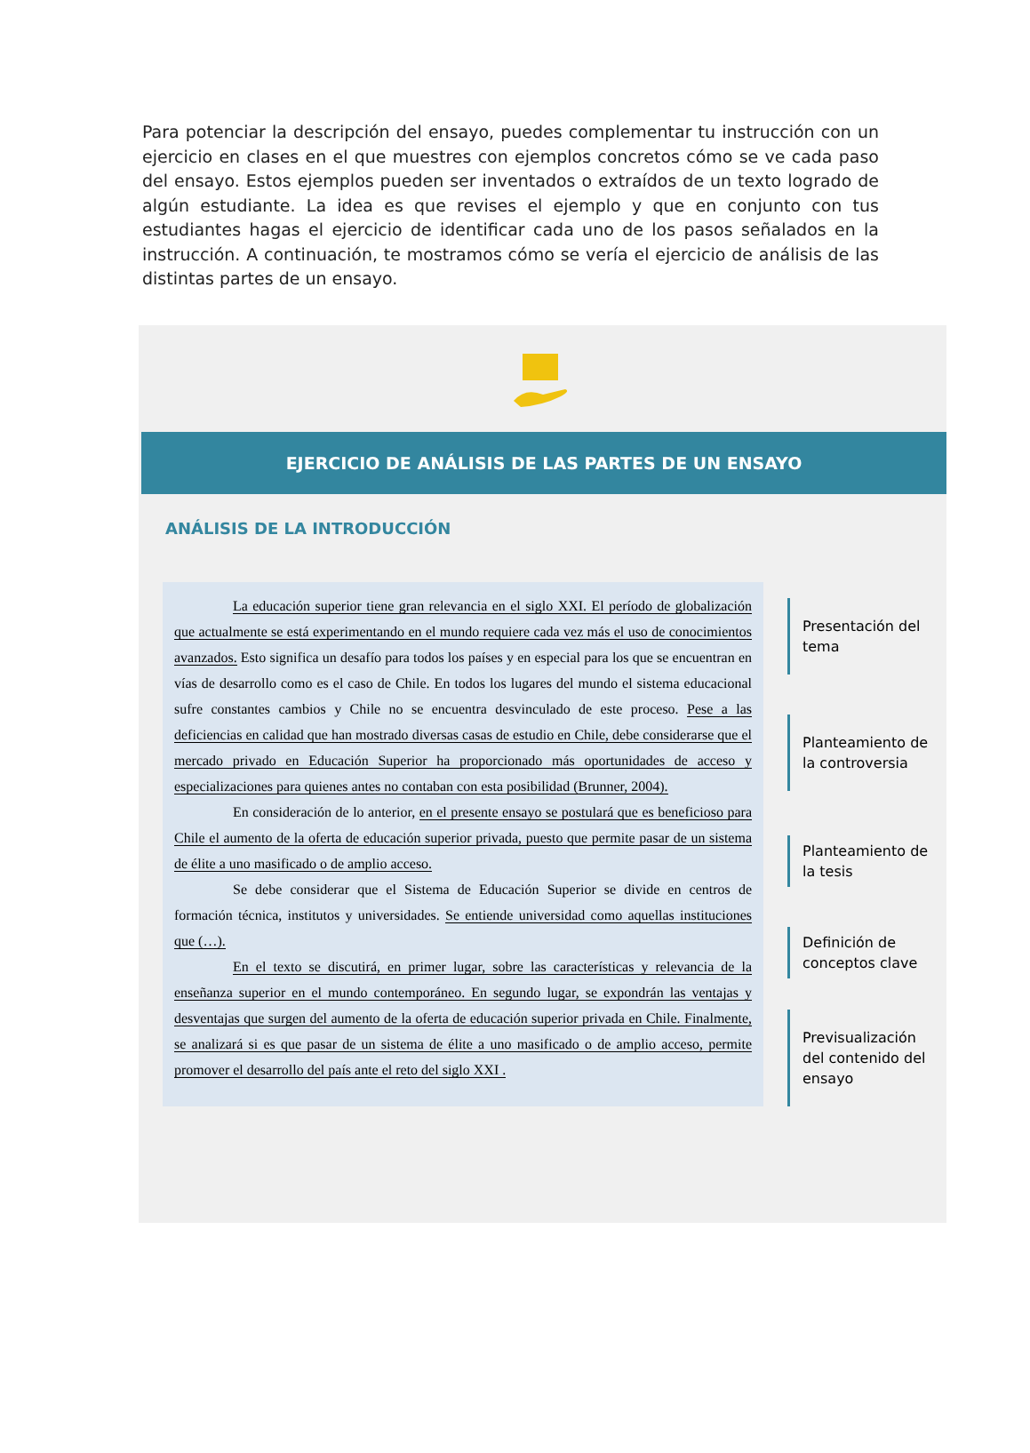Para potenciar la descripción del ensayo, puedes complementar tu instrucción con un ejercicio en clases en el que muestres con ejemplos concretos cómo se ve cada paso del ensayo. Estos ejemplos pueden ser inventados o extraídos de un texto logrado de algún estudiante. La idea es que revises el ejemplo y que en conjunto con tus estudiantes hagas el ejercicio de identificar cada uno de los pasos señalados en la instrucción. A continuación, te mostramos cómo se vería el ejercicio de análisis de las distintas partes de un ensayo.
EJERCICIO DE ANÁLISIS DE LAS PARTES DE UN ENSAYO
ANÁLISIS DE LA INTRODUCCIÓN
La educación superior tiene gran relevancia en el siglo XXI. El período de globalización que actualmente se está experimentando en el mundo requiere cada vez más el uso de conocimientos avanzados. Esto significa un desafío para todos los países y en especial para los que se encuentran en vías de desarrollo como es el caso de Chile. En todos los lugares del mundo el sistema educacional sufre constantes cambios y Chile no se encuentra desvinculado de este proceso. Pese a las deficiencias en calidad que han mostrado diversas casas de estudio en Chile, debe considerarse que el mercado privado en Educación Superior ha proporcionado más oportunidades de acceso y especializaciones para quienes antes no contaban con esta posibilidad (Brunner, 2004).
En consideración de lo anterior, en el presente ensayo se postulará que es beneficioso para Chile el aumento de la oferta de educación superior privada, puesto que permite pasar de un sistema de élite a uno masificado o de amplio acceso.
Se debe considerar que el Sistema de Educación Superior se divide en centros de formación técnica, institutos y universidades. Se entiende universidad como aquellas instituciones que (…).
En el texto se discutirá, en primer lugar, sobre las características y relevancia de la enseñanza superior en el mundo contemporáneo. En segundo lugar, se expondrán las ventajas y desventajas que surgen del aumento de la oferta de educación superior privada en Chile. Finalmente, se analizará si es que pasar de un sistema de élite a uno masificado o de amplio acceso, permite promover el desarrollo del país ante el reto del siglo XXI .
Presentación del tema
Planteamiento de la controversia
Planteamiento de la tesis
Definición de conceptos clave
Previsualización del contenido del ensayo